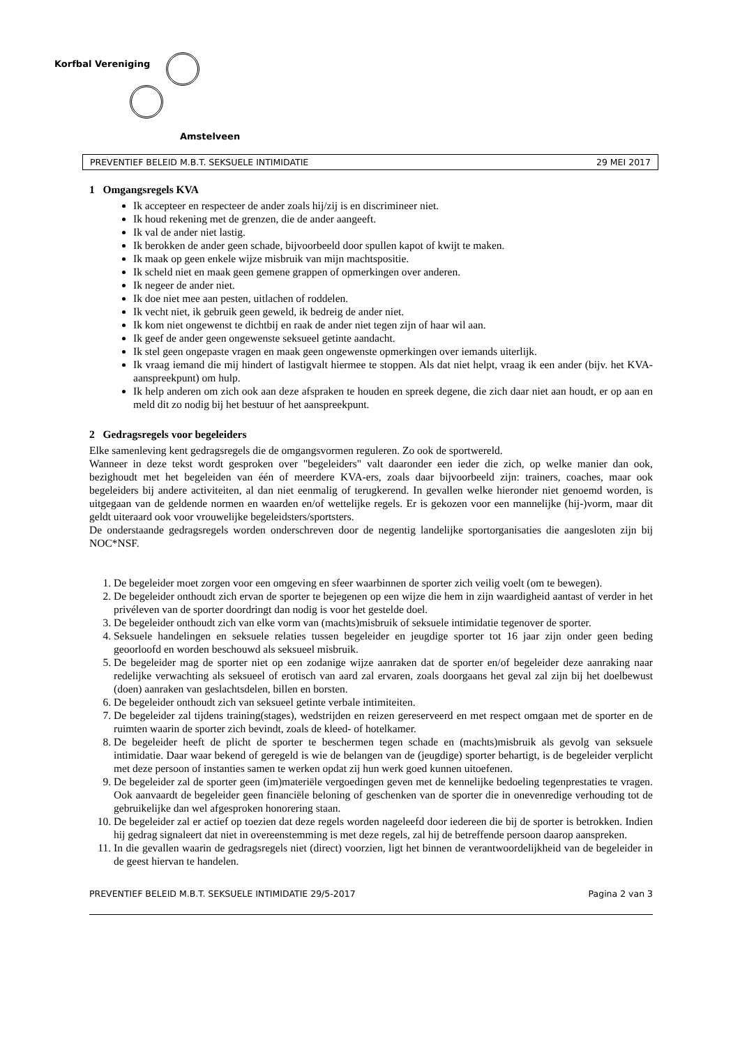Korfbal Vereniging
Amstelveen
PREVENTIEF BELEID M.B.T. SEKSUELE INTIMIDATIE 29 MEI 2017
1 Omgangsregels KVA
Ik accepteer en respecteer de ander zoals hij/zij is en discrimineer niet.
Ik houd rekening met de grenzen, die de ander aangeeft.
Ik val de ander niet lastig.
Ik berokken de ander geen schade, bijvoorbeeld door spullen kapot of kwijt te maken.
Ik maak op geen enkele wijze misbruik van mijn machtspositie.
Ik scheld niet en maak geen gemene grappen of opmerkingen over anderen.
Ik negeer de ander niet.
Ik doe niet mee aan pesten, uitlachen of roddelen.
Ik vecht niet, ik gebruik geen geweld, ik bedreig de ander niet.
Ik kom niet ongewenst te dichtbij en raak de ander niet tegen zijn of haar wil aan.
Ik geef de ander geen ongewenste seksueel getinte aandacht.
Ik stel geen ongepaste vragen en maak geen ongewenste opmerkingen over iemands uiterlijk.
Ik vraag iemand die mij hindert of lastigvalt hiermee te stoppen. Als dat niet helpt, vraag ik een ander (bijv. het KVA-aanspreekpunt) om hulp.
Ik help anderen om zich ook aan deze afspraken te houden en spreek degene, die zich daar niet aan houdt, er op aan en meld dit zo nodig bij het bestuur of het aanspreekpunt.
2 Gedragsregels voor begeleiders
Elke samenleving kent gedragsregels die de omgangsvormen reguleren. Zo ook de sportwereld.
Wanneer in deze tekst wordt gesproken over "begeleiders" valt daaronder een ieder die zich, op welke manier dan ook, bezighoudt met het begeleiden van één of meerdere KVA-ers, zoals daar bijvoorbeeld zijn: trainers, coaches, maar ook begeleiders bij andere activiteiten, al dan niet eenmalig of terugkerend. In gevallen welke hieronder niet genoemd worden, is uitgegaan van de geldende normen en waarden en/of wettelijke regels. Er is gekozen voor een mannelijke (hij-)vorm, maar dit geldt uiteraard ook voor vrouwelijke begeleidsters/sportsters.
De onderstaande gedragsregels worden onderschreven door de negentig landelijke sportorganisaties die aangesloten zijn bij NOC*NSF.
1. De begeleider moet zorgen voor een omgeving en sfeer waarbinnen de sporter zich veilig voelt (om te bewegen).
2. De begeleider onthoudt zich ervan de sporter te bejegenen op een wijze die hem in zijn waardigheid aantast of verder in het privéleven van de sporter doordringt dan nodig is voor het gestelde doel.
3. De begeleider onthoudt zich van elke vorm van (machts)misbruik of seksuele intimidatie tegenover de sporter.
4. Seksuele handelingen en seksuele relaties tussen begeleider en jeugdige sporter tot 16 jaar zijn onder geen beding geoorloofd en worden beschouwd als seksueel misbruik.
5. De begeleider mag de sporter niet op een zodanige wijze aanraken dat de sporter en/of begeleider deze aanraking naar redelijke verwachting als seksueel of erotisch van aard zal ervaren, zoals doorgaans het geval zal zijn bij het doelbewust (doen) aanraken van geslachtsdelen, billen en borsten.
6. De begeleider onthoudt zich van seksueel getinte verbale intimiteiten.
7. De begeleider zal tijdens training(stages), wedstrijden en reizen gereserveerd en met respect omgaan met de sporter en de ruimten waarin de sporter zich bevindt, zoals de kleed- of hotelkamer.
8. De begeleider heeft de plicht de sporter te beschermen tegen schade en (machts)misbruik als gevolg van seksuele intimidatie. Daar waar bekend of geregeld is wie de belangen van de (jeugdige) sporter behartigt, is de begeleider verplicht met deze persoon of instanties samen te werken opdat zij hun werk goed kunnen uitoefenen.
9. De begeleider zal de sporter geen (im)materiële vergoedingen geven met de kennelijke bedoeling tegenprestaties te vragen. Ook aanvaardt de begeleider geen financiële beloning of geschenken van de sporter die in onevenredige verhouding tot de gebruikelijke dan wel afgesproken honorering staan.
10. De begeleider zal er actief op toezien dat deze regels worden nageleefd door iedereen die bij de sporter is betrokken. Indien hij gedrag signaleert dat niet in overeenstemming is met deze regels, zal hij de betreffende persoon daarop aanspreken.
11. In die gevallen waarin de gedragsregels niet (direct) voorzien, ligt het binnen de verantwoordelijkheid van de begeleider in de geest hiervan te handelen.
PREVENTIEF BELEID M.B.T. SEKSUELE INTIMIDATIE 29/5-2017 Pagina 2 van 3